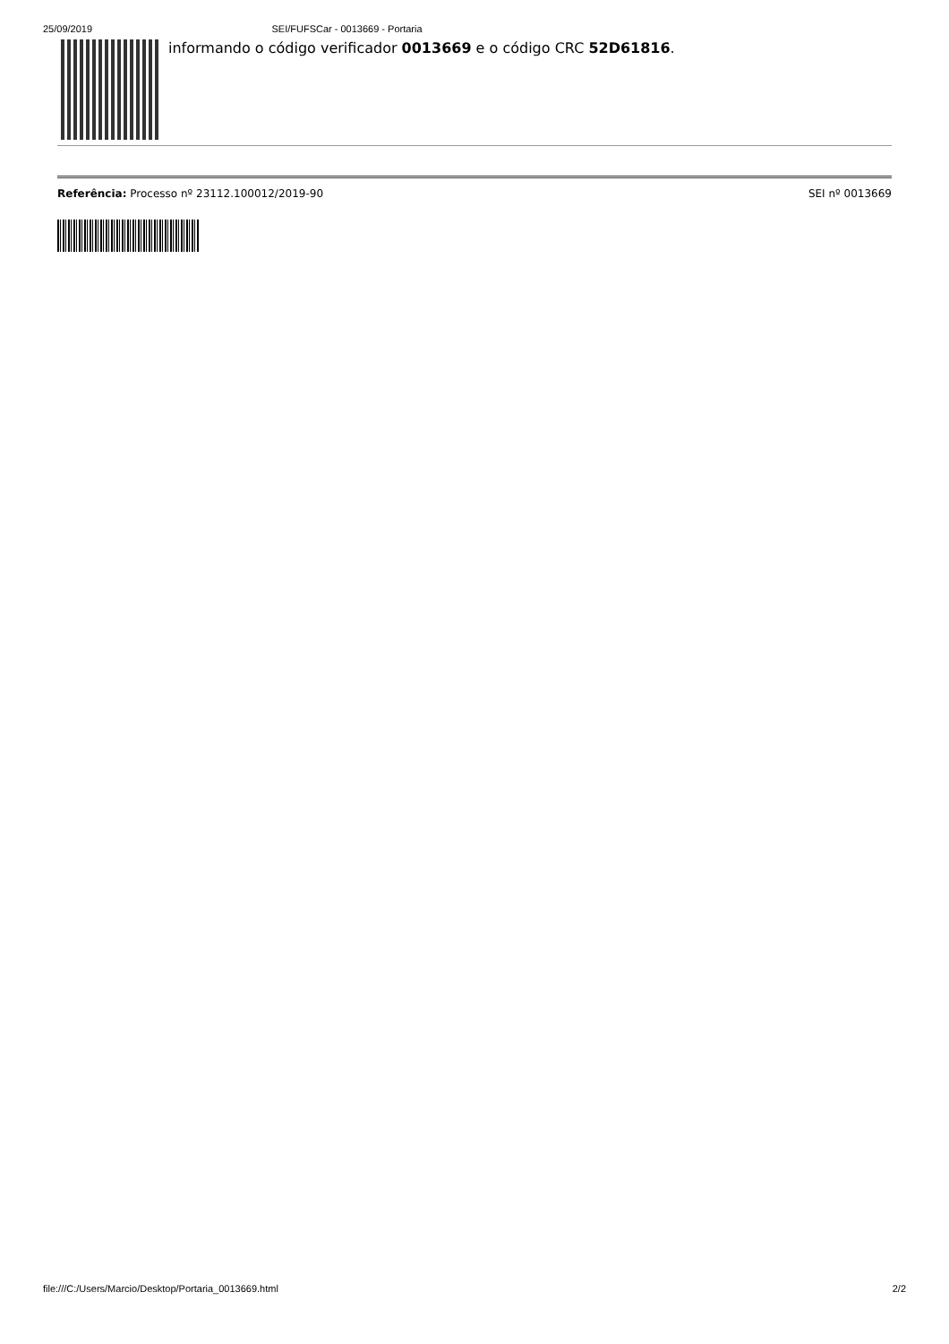25/09/2019 SEI/FUFSCar - 0013669 - Portaria
informando o código verificador 0013669 e o código CRC 52D61816.
Referência: Processo nº 23112.100012/2019-90 SEI nº 0013669
file:///C:/Users/Marcio/Desktop/Portaria_0013669.html 2/2